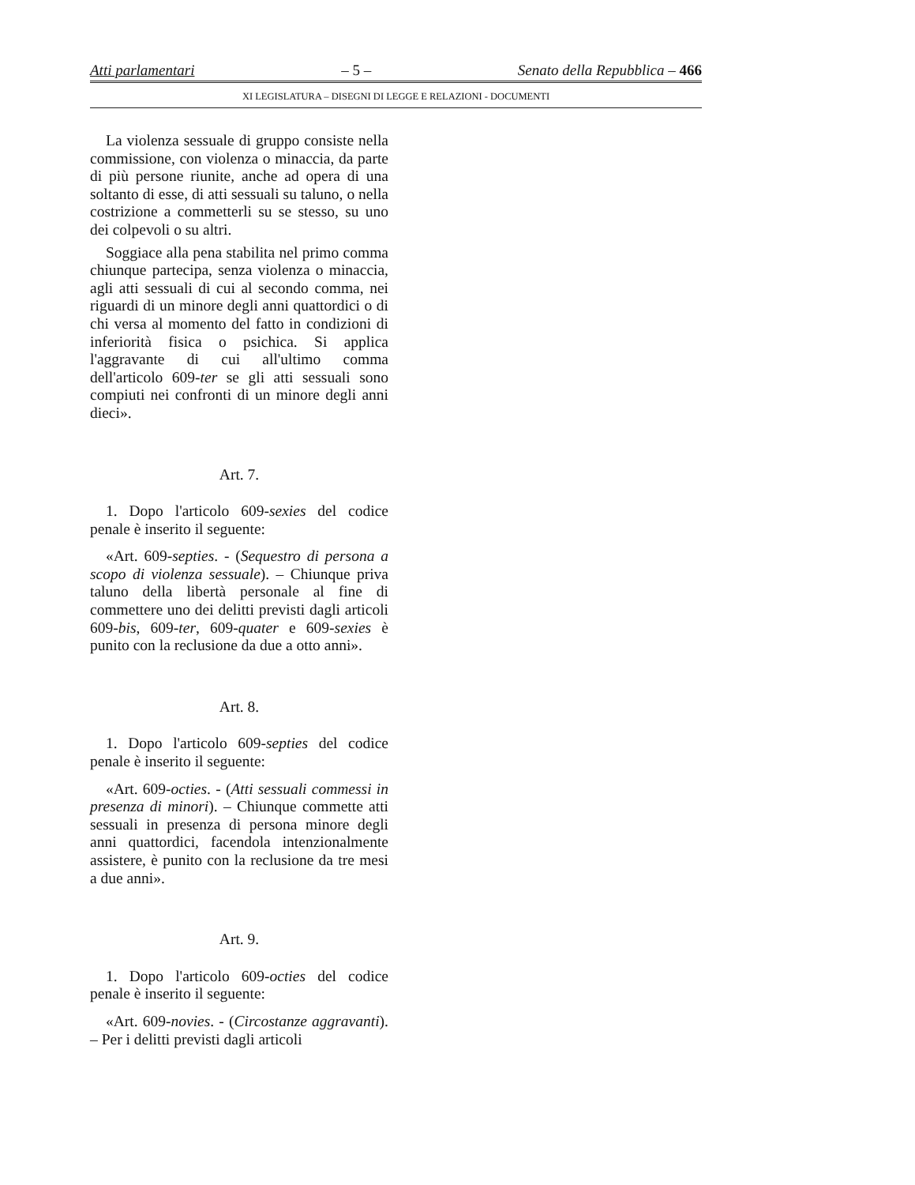Atti parlamentari – 5 – Senato della Repubblica – 466
XI LEGISLATURA – DISEGNI DI LEGGE E RELAZIONI - DOCUMENTI
La violenza sessuale di gruppo consiste nella commissione, con violenza o minaccia, da parte di più persone riunite, anche ad opera di una soltanto di esse, di atti sessuali su taluno, o nella costrizione a commetterli su se stesso, su uno dei colpevoli o su altri.
Soggiace alla pena stabilita nel primo comma chiunque partecipa, senza violenza o minaccia, agli atti sessuali di cui al secondo comma, nei riguardi di un minore degli anni quattordici o di chi versa al momento del fatto in condizioni di inferiorità fisica o psichica. Si applica l'aggravante di cui all'ultimo comma dell'articolo 609-ter se gli atti sessuali sono compiuti nei confronti di un minore degli anni dieci».
Art. 7.
1. Dopo l'articolo 609-sexies del codice penale è inserito il seguente:
«Art. 609-septies. - (Sequestro di persona a scopo di violenza sessuale). – Chiunque priva taluno della libertà personale al fine di commettere uno dei delitti previsti dagli articoli 609-bis, 609-ter, 609-quater e 609-sexies è punito con la reclusione da due a otto anni».
Art. 8.
1. Dopo l'articolo 609-septies del codice penale è inserito il seguente:
«Art. 609-octies. - (Atti sessuali commessi in presenza di minori). – Chiunque commette atti sessuali in presenza di persona minore degli anni quattordici, facendola intenzionalmente assistere, è punito con la reclusione da tre mesi a due anni».
Art. 9.
1. Dopo l'articolo 609-octies del codice penale è inserito il seguente:
«Art. 609-novies. - (Circostanze aggravanti). – Per i delitti previsti dagli articoli